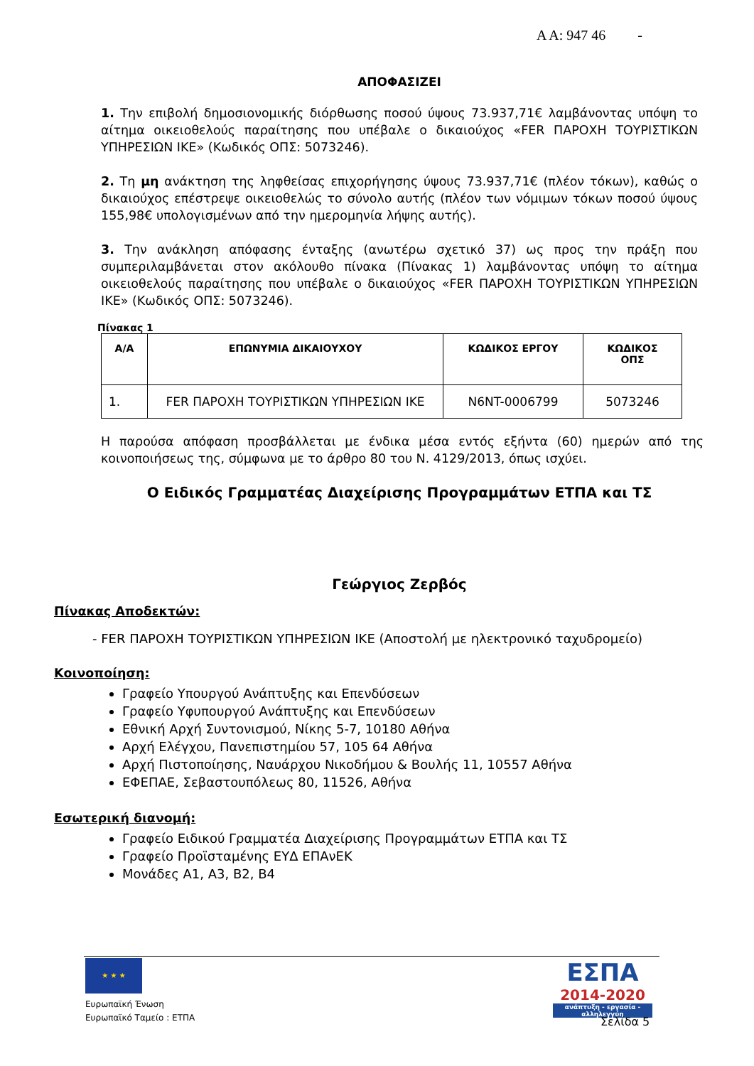Α Α: 947 46 -
ΑΠΟΦΑΣΙΖΕΙ
1. Την επιβολή δημοσιονομικής διόρθωσης ποσού ύψους 73.937,71€ λαμβάνοντας υπόψη το αίτημα οικειοθελούς παραίτησης που υπέβαλε ο δικαιούχος «FER ΠΑΡΟΧΗ ΤΟΥΡΙΣΤΙΚΩΝ ΥΠΗΡΕΣΙΩΝ ΙΚΕ» (Κωδικός ΟΠΣ: 5073246).
2. Τη μη ανάκτηση της ληφθείσας επιχορήγησης ύψους 73.937,71€ (πλέον τόκων), καθώς ο δικαιούχος επέστρεψε οικειοθελώς το σύνολο αυτής (πλέον των νόμιμων τόκων ποσού ύψους 155,98€ υπολογισμένων από την ημερομηνία λήψης αυτής).
3. Την ανάκληση απόφασης ένταξης (ανωτέρω σχετικό 37) ως προς την πράξη που συμπεριλαμβάνεται στον ακόλουθο πίνακα (Πίνακας 1) λαμβάνοντας υπόψη το αίτημα οικειοθελούς παραίτησης που υπέβαλε ο δικαιούχος «FER ΠΑΡΟΧΗ ΤΟΥΡΙΣΤΙΚΩΝ ΥΠΗΡΕΣΙΩΝ ΙΚΕ» (Κωδικός ΟΠΣ: 5073246).
Πίνακας 1
| Α/Α | ΕΠΩΝΥΜΙΑ ΔΙΚΑΙΟΥΧΟΥ | ΚΩΔΙΚΟΣ ΕΡΓΟΥ | ΚΩΔΙΚΟΣ ΟΠΣ |
| --- | --- | --- | --- |
| 1. | FER ΠΑΡΟΧΗ ΤΟΥΡΙΣΤΙΚΩΝ ΥΠΗΡΕΣΙΩΝ ΙΚΕ | N6NT-0006799 | 5073246 |
Η παρούσα απόφαση προσβάλλεται με ένδικα μέσα εντός εξήντα (60) ημερών από της κοινοποιήσεως της, σύμφωνα με το άρθρο 80 του Ν. 4129/2013, όπως ισχύει.
Ο Ειδικός Γραμματέας Διαχείρισης Προγραμμάτων ΕΤΠΑ και ΤΣ
Γεώργιος Ζερβός
Πίνακας Αποδεκτών:
- FER ΠΑΡΟΧΗ ΤΟΥΡΙΣΤΙΚΩΝ ΥΠΗΡΕΣΙΩΝ ΙΚΕ (Αποστολή με ηλεκτρονικό ταχυδρομείο)
Κοινοποίηση:
Γραφείο Υπουργού Ανάπτυξης και Επενδύσεων
Γραφείο Υφυπουργού Ανάπτυξης και Επενδύσεων
Εθνική Αρχή Συντονισμού, Νίκης 5-7, 10180 Αθήνα
Αρχή Ελέγχου, Πανεπιστημίου 57, 105 64 Αθήνα
Αρχή Πιστοποίησης, Ναυάρχου Νικοδήμου & Βουλής 11, 10557 Αθήνα
ΕΦΕΠΑΕ, Σεβαστουπόλεως 80, 11526, Αθήνα
Εσωτερική διανομή:
Γραφείο Ειδικού Γραμματέα Διαχείρισης Προγραμμάτων ΕΤΠΑ και ΤΣ
Γραφείο Προϊσταμένης ΕΥΔ ΕΠΑνΕΚ
Μονάδες Α1, Α3, Β2, Β4
★ ★ ★
Ευρωπαϊκή Ένωση
Ευρωπαϊκό Ταμείο : ΕΤΠΑ
ΕΣΠΑ
2014-2020
ανάπτυξη - εργασία - αλληλεγγύη
Σελίδα 5